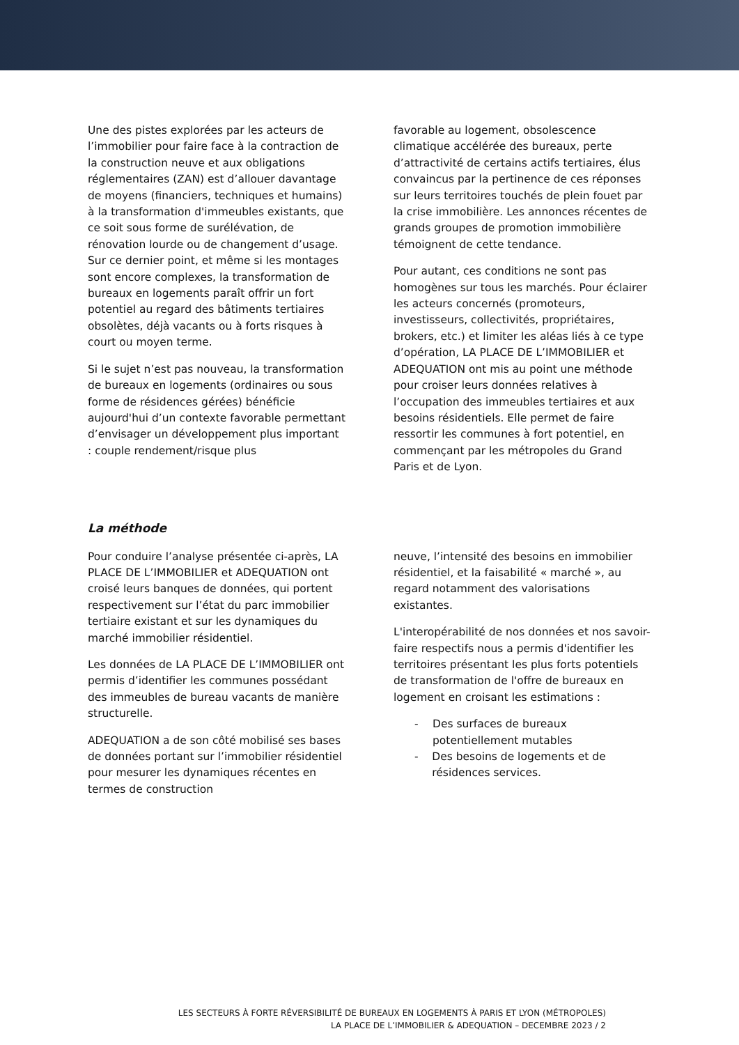Une des pistes explorées par les acteurs de l’immobilier pour faire face à la contraction de la construction neuve et aux obligations réglementaires (ZAN) est d’allouer davantage de moyens (financiers, techniques et humains) à la transformation d'immeubles existants, que ce soit sous forme de surélévation, de rénovation lourde ou de changement d’usage. Sur ce dernier point, et même si les montages sont encore complexes, la transformation de bureaux en logements paraît offrir un fort potentiel au regard des bâtiments tertiaires obsolètes, déjà vacants ou à forts risques à court ou moyen terme.
Si le sujet n’est pas nouveau, la transformation de bureaux en logements (ordinaires ou sous forme de résidences gérées) bénéficie aujourd'hui d’un contexte favorable permettant d’envisager un développement plus important : couple rendement/risque plus
favorable au logement, obsolescence climatique accélérée des bureaux, perte d’attractivité de certains actifs tertiaires, élus convaincus par la pertinence de ces réponses sur leurs territoires touchés de plein fouet par la crise immobilière. Les annonces récentes de grands groupes de promotion immobilière témoignent de cette tendance.
Pour autant, ces conditions ne sont pas homogènes sur tous les marchés. Pour éclairer les acteurs concernés (promoteurs, investisseurs, collectivités, propriétaires, brokers, etc.) et limiter les aléas liés à ce type d’opération, LA PLACE DE L’IMMOBILIER et ADEQUATION ont mis au point une méthode pour croiser leurs données relatives à l’occupation des immeubles tertiaires et aux besoins résidentiels. Elle permet de faire ressortir les communes à fort potentiel, en commençant par les métropoles du Grand Paris et de Lyon.
La méthode
Pour conduire l’analyse présentée ci-après, LA PLACE DE L’IMMOBILIER et ADEQUATION ont croisé leurs banques de données, qui portent respectivement sur l’état du parc immobilier tertiaire existant et sur les dynamiques du marché immobilier résidentiel.
Les données de LA PLACE DE L’IMMOBILIER ont permis d’identifier les communes possédant des immeubles de bureau vacants de manière structurelle.
ADEQUATION a de son côté mobilisé ses bases de données portant sur l’immobilier résidentiel pour mesurer les dynamiques récentes en termes de construction
neuve, l’intensité des besoins en immobilier résidentiel, et la faisabilité « marché », au regard notamment des valorisations existantes.
L'interopérabilité de nos données et nos savoir-faire respectifs nous a permis d'identifier les territoires présentant les plus forts potentiels de transformation de l'offre de bureaux en logement en croisant les estimations :
- Des surfaces de bureaux potentiellement mutables
- Des besoins de logements et de résidences services.
LES SECTEURS À FORTE RÉVERSIBILITÉ DE BUREAUX EN LOGEMENTS À PARIS ET LYON (MÉTROPOLES)
LA PLACE DE L’IMMOBILIER & ADEQUATION – DECEMBRE 2023 / 2